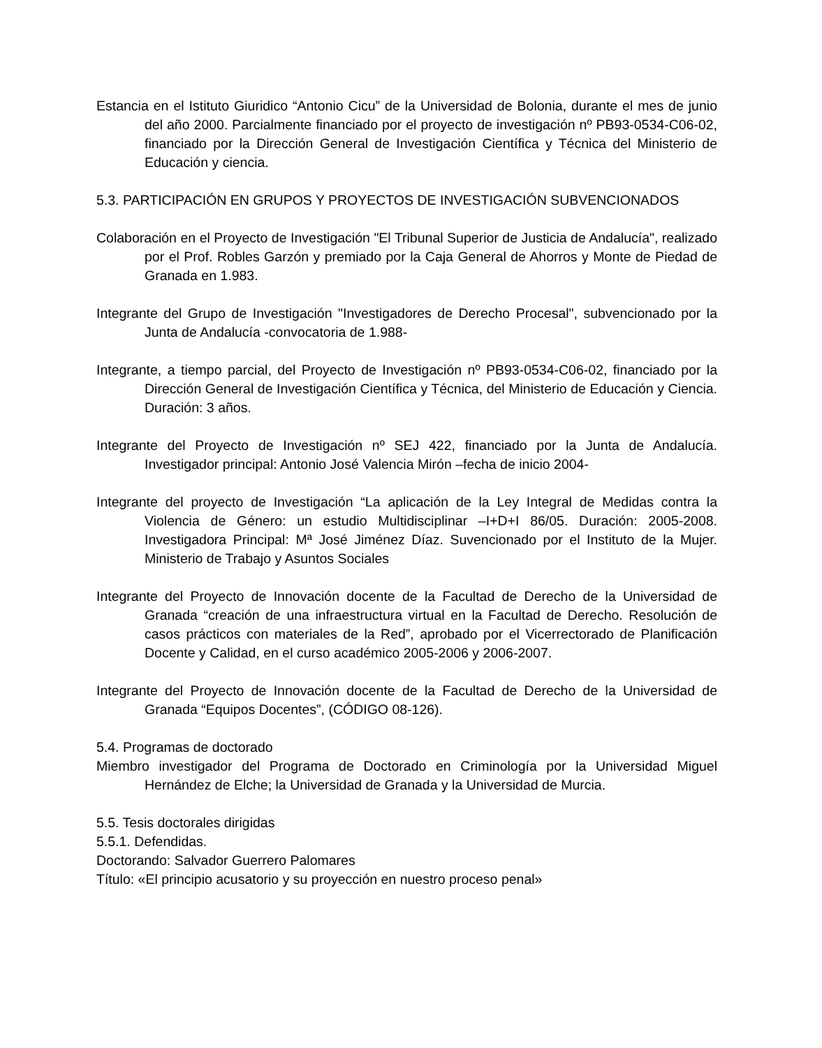Estancia en el Istituto Giuridico “Antonio Cicu” de la Universidad de Bolonia, durante el mes de junio del año 2000. Parcialmente financiado por el proyecto de investigación nº PB93-0534-C06-02, financiado por la Dirección General de Investigación Científica y Técnica del Ministerio de Educación y ciencia.
5.3. PARTICIPACIÓN EN GRUPOS Y PROYECTOS DE INVESTIGACIÓN SUBVENCIONADOS
Colaboración en el Proyecto de Investigación "El Tribunal Superior de Justicia de Andalucía", realizado por el Prof. Robles Garzón y premiado por la Caja General de Ahorros y Monte de Piedad de Granada en 1.983.
Integrante del Grupo de Investigación "Investigadores de Derecho Procesal", subvencionado por la Junta de Andalucía -convocatoria de 1.988-
Integrante, a tiempo parcial, del Proyecto de Investigación nº PB93-0534-C06-02, financiado por la Dirección General de Investigación Científica y Técnica, del Ministerio de Educación y Ciencia. Duración: 3 años.
Integrante del Proyecto de Investigación nº SEJ 422, financiado por la Junta de Andalucía. Investigador principal: Antonio José Valencia Mirón –fecha de inicio 2004-
Integrante del proyecto de Investigación “La aplicación de la Ley Integral de Medidas contra la Violencia de Género: un estudio Multidisciplinar –I+D+I 86/05. Duración: 2005-2008. Investigadora Principal: Mª José Jiménez Díaz. Suvencionado por el Instituto de la Mujer. Ministerio de Trabajo y Asuntos Sociales
Integrante del Proyecto de Innovación docente de la Facultad de Derecho de la Universidad de Granada “creación de una infraestructura virtual en la Facultad de Derecho. Resolución de casos prácticos con materiales de la Red”, aprobado por el Vicerrectorado de Planificación Docente y Calidad, en el curso académico 2005-2006 y 2006-2007.
Integrante del Proyecto de Innovación docente de la Facultad de Derecho de la Universidad de Granada “Equipos Docentes”, (CÓDIGO 08-126).
5.4. Programas de doctorado
Miembro investigador del Programa de Doctorado en Criminología por la Universidad Miguel Hernández de Elche; la Universidad de Granada y la Universidad de Murcia.
5.5. Tesis doctorales dirigidas
5.5.1. Defendidas.
Doctorando: Salvador Guerrero Palomares
Título: «El principio acusatorio y su proyección en nuestro proceso penal»